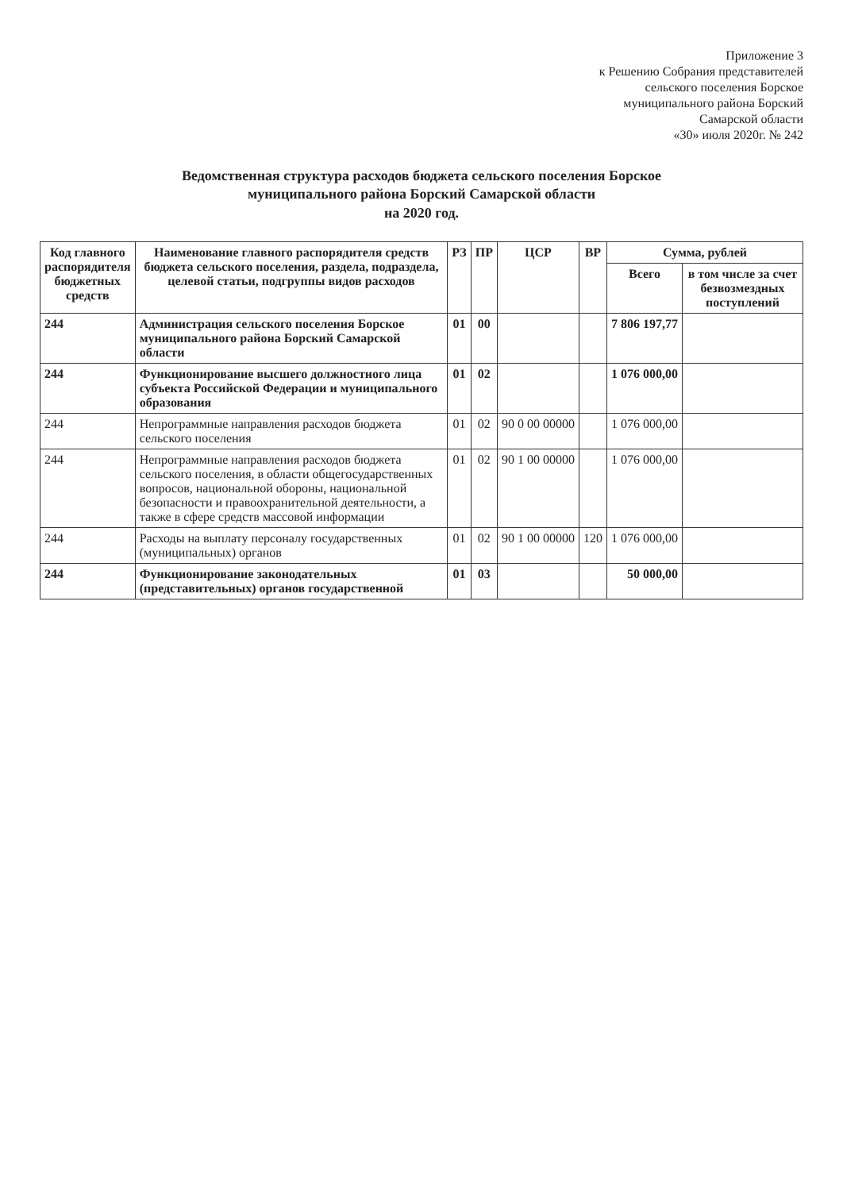Приложение 3
к Решению Собрания представителей
сельского поселения Борское
муниципального района Борский
Самарской области
«30» июля 2020г. № 242
Ведомственная структура расходов бюджета сельского поселения Борское
муниципального района Борский Самарской области
на 2020 год.
| Код главного распорядителя бюджетных средств | Наименование главного распорядителя средств бюджета сельского поселения, раздела, подраздела, целевой статьи, подгруппы видов расходов | РЗ | ПР | ЦСР | ВР | Сумма, рублей | |
| --- | --- | --- | --- | --- | --- | --- | --- |
| | | | | | | Всего | в том числе за счет безвозмездных поступлений |
| 244 | Администрация сельского поселения Борское муниципального района Борский Самарской области | 01 | 00 | | | 7 806 197,77 | |
| 244 | Функционирование высшего должностного лица субъекта Российской Федерации и муниципального образования | 01 | 02 | | | 1 076 000,00 | |
| 244 | Непрограммные направления расходов бюджета сельского поселения | 01 | 02 | 90 0 00 00000 | | 1 076 000,00 | |
| 244 | Непрограммные направления расходов бюджета сельского поселения, в области общегосударственных вопросов, национальной обороны, национальной безопасности и правоохранительной деятельности, а также в сфере средств массовой информации | 01 | 02 | 90 1 00 00000 | | 1 076 000,00 | |
| 244 | Расходы на выплату персоналу государственных (муниципальных) органов | 01 | 02 | 90 1 00 00000 | 120 | 1 076 000,00 | |
| 244 | Функционирование законодательных (представительных) органов государственной | 01 | 03 | | | 50 000,00 | |